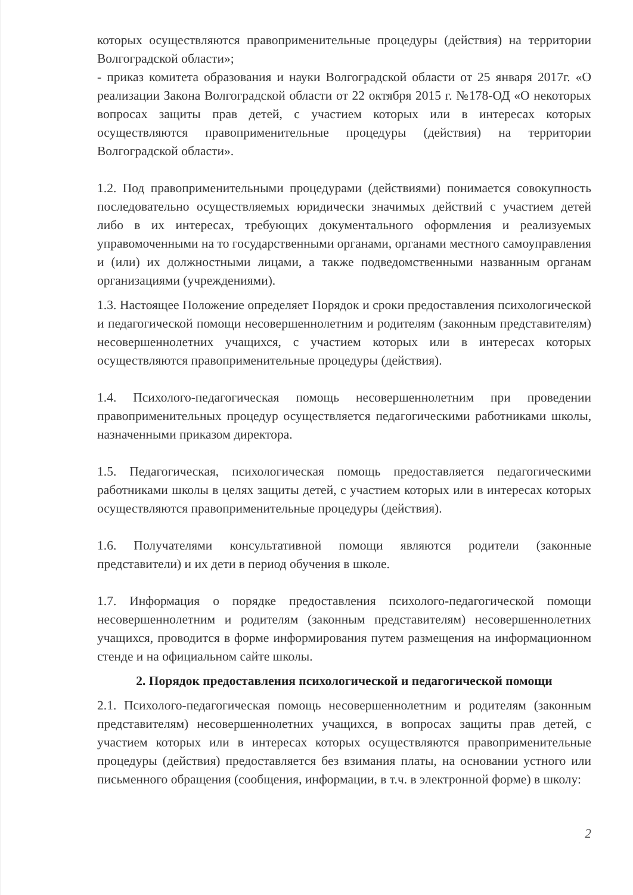которых осуществляются правоприменительные процедуры (действия) на территории Волгоградской области»;
- приказ комитета образования и науки Волгоградской области от 25 января 2017г. «О реализации Закона Волгоградской области от 22 октября 2015 г. №178-ОД «О некоторых вопросах защиты прав детей, с участием которых или в интересах которых осуществляются правоприменительные процедуры (действия) на территории Волгоградской области».
1.2. Под правоприменительными процедурами (действиями) понимается совокупность последовательно осуществляемых юридически значимых действий с участием детей либо в их интересах, требующих документального оформления и реализуемых управомоченными на то государственными органами, органами местного самоуправления и (или) их должностными лицами, а также подведомственными названным органам организациями (учреждениями).
1.3. Настоящее Положение определяет Порядок и сроки предоставления психологической и педагогической помощи несовершеннолетним и родителям (законным представителям) несовершеннолетних учащихся, с участием которых или в интересах которых осуществляются правоприменительные процедуры (действия).
1.4. Психолого-педагогическая помощь несовершеннолетним при проведении правоприменительных процедур осуществляется педагогическими работниками школы, назначенными приказом директора.
1.5. Педагогическая, психологическая помощь предоставляется педагогическими работниками школы в целях защиты детей, с участием которых или в интересах которых осуществляются правоприменительные процедуры (действия).
1.6. Получателями консультативной помощи являются родители (законные представители) и их дети в период обучения в школе.
1.7. Информация о порядке предоставления психолого-педагогической помощи несовершеннолетним и родителям (законным представителям) несовершеннолетних учащихся, проводится в форме информирования путем размещения на информационном стенде и на официальном сайте школы.
2. Порядок предоставления психологической и педагогической помощи
2.1. Психолого-педагогическая помощь несовершеннолетним и родителям (законным представителям) несовершеннолетних учащихся, в вопросах защиты прав детей, с участием которых или в интересах которых осуществляются правоприменительные процедуры (действия) предоставляется без взимания платы, на основании устного или письменного обращения (сообщения, информации, в т.ч. в электронной форме) в школу:
2